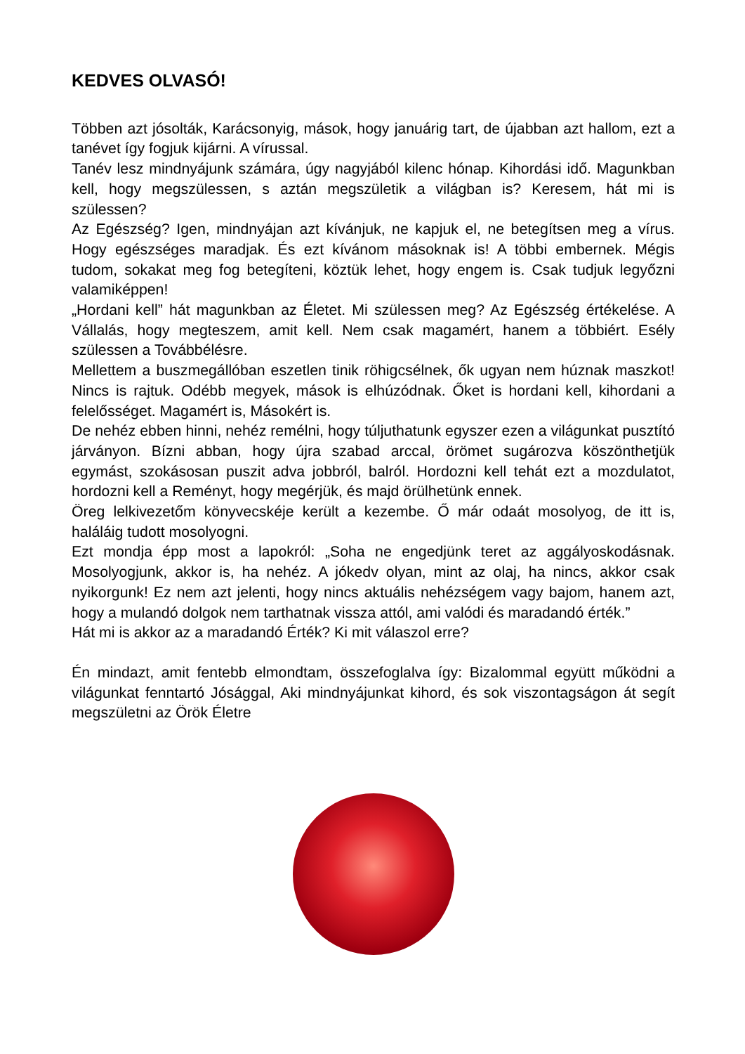KEDVES OLVASÓ!
Többen azt jósolták, Karácsonyig, mások, hogy januárig tart, de újabban azt hallom, ezt a tanévet így fogjuk kijárni. A vírussal.
Tanév lesz mindnyájunk számára, úgy nagyjából kilenc hónap. Kihordási idő. Magunkban kell, hogy megszülessen, s aztán megszületik a világban is? Keresem, hát mi is szülessen?
Az Egészség? Igen, mindnyájan azt kívánjuk, ne kapjuk el, ne betegítsen meg a vírus. Hogy egészséges maradjak. És ezt kívánom másoknak is! A többi embernek. Mégis tudom, sokakat meg fog betegíteni, köztük lehet, hogy engem is. Csak tudjuk legyőzni valamiképpen!
„Hordani kell” hát magunkban az Életet. Mi szülessen meg? Az Egészség értékelése. A Vállalás, hogy megteszem, amit kell. Nem csak magamért, hanem a többiért. Esély szülessen a Továbbélésre.
Mellettem a buszmegállóban eszetlen tinik röhigcsélnek, ők ugyan nem húznak maszkot! Nincs is rajtuk. Odébb megyek, mások is elhúzódnak. Őket is hordani kell, kihordani a felelősséget. Magamért is, Másokért is.
De nehéz ebben hinni, nehéz remélni, hogy túljuthatunk egyszer ezen a világunkat pusztító járványon. Bízni abban, hogy újra szabad arccal, örömet sugározva köszönthetjük egymást, szokásosan puszit adva jobbról, balról. Hordozni kell tehát ezt a mozdulatot, hordozni kell a Reményt, hogy megérjük, és majd örülhetünk ennek.
Öreg lelkivezetőm könyvecskéje került a kezembe. Ő már odaát mosolyog, de itt is, haláláig tudott mosolyogni.
Ezt mondja épp most a lapokról: „Soha ne engedjünk teret az aggályoskodásnak. Mosolyogjunk, akkor is, ha nehéz. A jókedv olyan, mint az olaj, ha nincs, akkor csak nyikorgunk! Ez nem azt jelenti, hogy nincs aktuális nehézségem vagy bajom, hanem azt, hogy a mulandó dolgok nem tarthatnak vissza attól, ami valódi és maradandó érték.”
Hát mi is akkor az a maradandó Érték? Ki mit válaszol erre?
Én mindazt, amit fentebb elmondtam, összefoglalva így: Bizalommal együtt működni a világunkat fenntartó Jósággal, Aki mindnyájunkat kihord, és sok viszontagságon át segít megszületni az Örök Életre